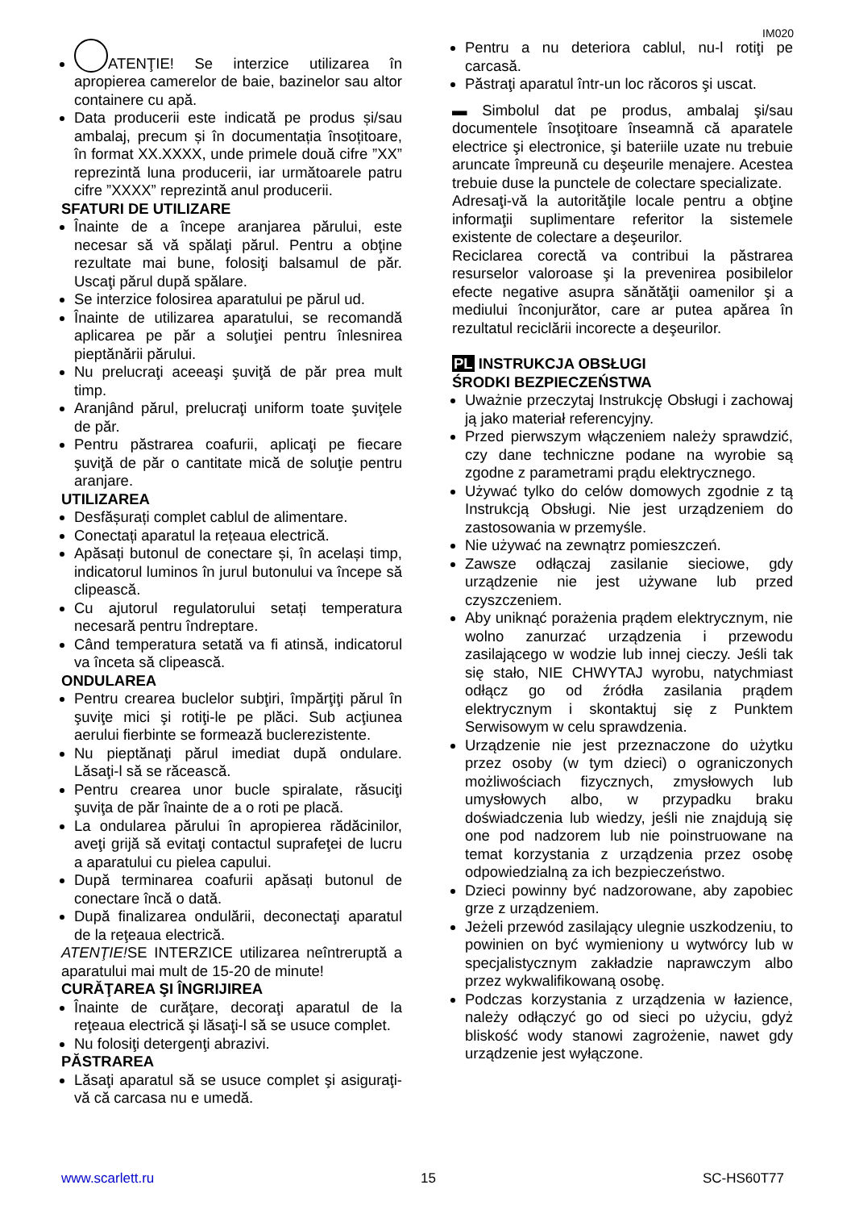IM020
ATENŢIE! Se interzice utilizarea în apropierea camerelor de baie, bazinelor sau altor containere cu apă.
Data producerii este indicată pe produs și/sau ambalaj, precum și în documentația însoțitoare, în format XX.XXXX, unde primele două cifre ”XX” reprezintă luna producerii, iar următoarele patru cifre ”XXXX” reprezintă anul producerii.
SFATURI DE UTILIZARE
Înainte de a începe aranjarea părului, este necesar să vă spălaţi părul. Pentru a obţine rezultate mai bune, folosiţi balsamul de păr. Uscaţi părul după spălare.
Se interzice folosirea aparatului pe părul ud.
Înainte de utilizarea aparatului, se recomandă aplicarea pe păr a soluţiei pentru înlesnirea pieptănării părului.
Nu prelucraţi aceeaşi şuviţă de păr prea mult timp.
Aranjând părul, prelucraţi uniform toate şuviţele de păr.
Pentru păstrarea coafurii, aplicaţi pe fiecare şuviţă de păr o cantitate mică de soluţie pentru aranjare.
UTILIZAREA
Desfășurați complet cablul de alimentare.
Conectați aparatul la rețeaua electrică.
Apăsați butonul de conectare și, în același timp, indicatorul luminos în jurul butonului va începe să clipească.
Cu ajutorul regulatorului setați temperatura necesară pentru îndreptare.
Când temperatura setată va fi atinsă, indicatorul va înceta să clipească.
ONDULAREA
Pentru crearea buclelor subţiri, împărţiţi părul în şuviţe mici şi rotiţi-le pe plăci. Sub acţiunea aerului fierbinte se formează buclerezistente.
Nu pieptănaţi părul imediat după ondulare. Lăsaţi-l să se răcească.
Pentru crearea unor bucle spiralate, răsuciţi şuviţa de păr înainte de a o roti pe placă.
La ondularea părului în apropierea rădăcinilor, aveţi grijă să evitaţi contactul suprafeţei de lucru a aparatului cu pielea capului.
După terminarea coafurii apăsați butonul de conectare încă o dată.
După finalizarea ondulării, deconectaţi aparatul de la reţeaua electrică.
ATENŢIE!SE INTERZICE utilizarea neîntreruptă a aparatului mai mult de 15-20 de minute!
CURĂŢAREA ŞI ÎNGRIJIREA
Înainte de curăţare, decoraţi aparatul de la reţeaua electrică şi lăsaţi-l să se usuce complet.
Nu folosiţi detergenţi abrazivi.
PĂSTRAREA
Lăsaţi aparatul să se usuce complet şi asiguraţi-vă că carcasa nu e umedă.
Pentru a nu deteriora cablul, nu-l rotiţi pe carcasă.
Păstraţi aparatul într-un loc răcoros şi uscat.
▬ Simbolul dat pe produs, ambalaj şi/sau documentele însoţitoare înseamnă că aparatele electrice şi electronice, şi bateriile uzate nu trebuie aruncate împreună cu deşeurile menajere. Acestea trebuie duse la punctele de colectare specializate.
Adresaţi-vă la autorităţile locale pentru a obţine informaţii suplimentare referitor la sistemele existente de colectare a deşeurilor.
Reciclarea corectă va contribui la păstrarea resurselor valoroase şi la prevenirea posibilelor efecte negative asupra sănătăţii oamenilor şi a mediului înconjurător, care ar putea apărea în rezultatul reciclării incorecte a deşeurilor.
PL INSTRUKCJA OBSŁUGI
ŚRODKI BEZPIECZEŃSTWA
Uważnie przeczytaj Instrukcję Obsługi i zachowaj ją jako materiał referencyjny.
Przed pierwszym włączeniem należy sprawdzić, czy dane techniczne podane na wyrobie są zgodne z parametrami prądu elektrycznego.
Używać tylko do celów domowych zgodnie z tą Instrukcją Obsługi. Nie jest urządzeniem do zastosowania w przemyśle.
Nie używać na zewnątrz pomieszczeń.
Zawsze odłączaj zasilanie sieciowe, gdy urządzenie nie jest używane lub przed czyszczeniem.
Aby uniknąć porażenia prądem elektrycznym, nie wolno zanurzać urządzenia i przewodu zasilającego w wodzie lub innej cieczy. Jeśli tak się stało, NIE CHWYTAJ wyrobu, natychmiast odłącz go od źródła zasilania prądem elektrycznym i skontaktuj się z Punktem Serwisowym w celu sprawdzenia.
Urządzenie nie jest przeznaczone do użytku przez osoby (w tym dzieci) o ograniczonych możliwościach fizycznych, zmysłowych lub umysłowych albo, w przypadku braku doświadczenia lub wiedzy, jeśli nie znajdują się one pod nadzorem lub nie poinstruowane na temat korzystania z urządzenia przez osobę odpowiedzialną za ich bezpieczeństwo.
Dzieci powinny być nadzorowane, aby zapobiec grze z urządzeniem.
Jeżeli przewód zasilający ulegnie uszkodzeniu, to powinien on być wymieniony u wytwórcy lub w specjalistycznym zakładzie naprawczym albo przez wykwalifikowaną osobę.
Podczas korzystania z urządzenia w łazience, należy odłączyć go od sieci po użyciu, gdyż bliskość wody stanowi zagrożenie, nawet gdy urządzenie jest wyłączone.
www.scarlett.ru 15 SC-HS60T77